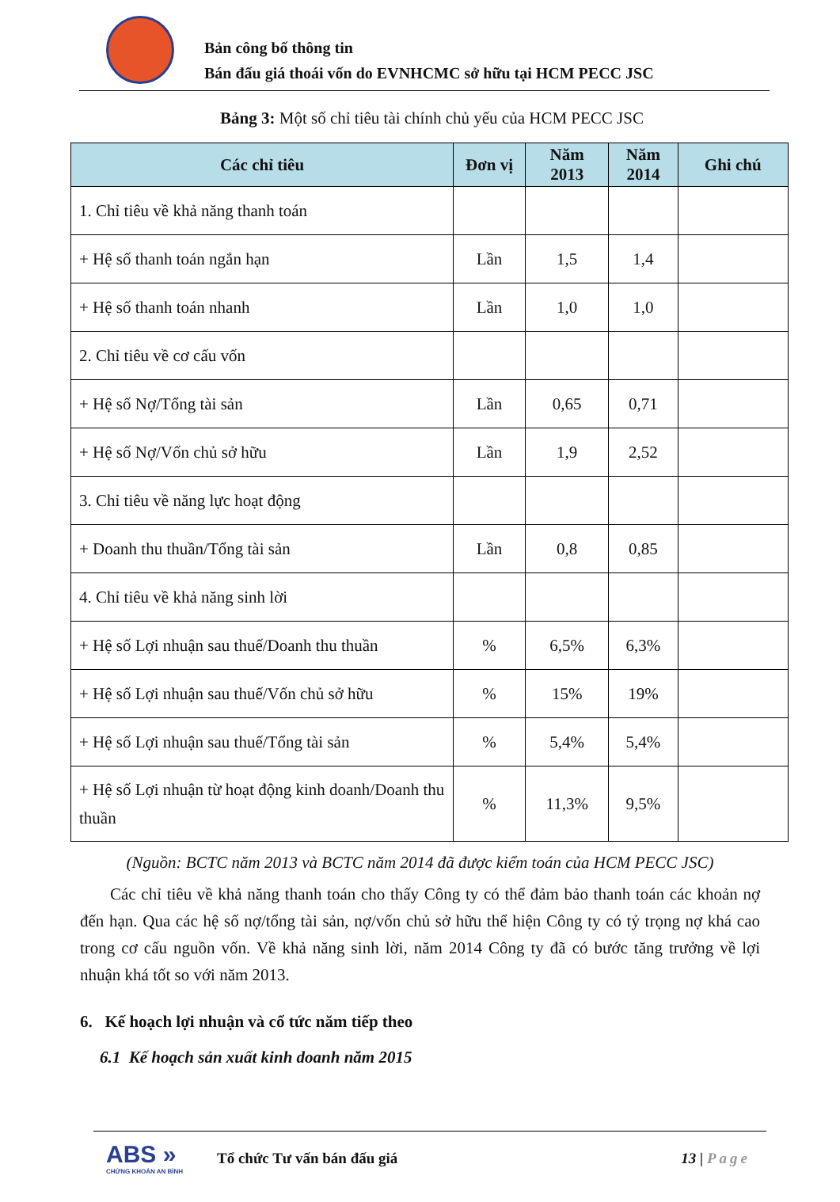Bản công bố thông tin
Bán đấu giá thoái vốn do EVNHCMC sở hữu tại HCM PECC JSC
Bảng 3: Một số chỉ tiêu tài chính chủ yếu của HCM PECC JSC
| Các chỉ tiêu | Đơn vị | Năm 2013 | Năm 2014 | Ghi chú |
| --- | --- | --- | --- | --- |
| 1. Chỉ tiêu về khả năng thanh toán | | | | |
| + Hệ số thanh toán ngắn hạn | Lần | 1,5 | 1,4 | |
| + Hệ số thanh toán nhanh | Lần | 1,0 | 1,0 | |
| 2. Chỉ tiêu về cơ cấu vốn | | | | |
| + Hệ số Nợ/Tổng tài sản | Lần | 0,65 | 0,71 | |
| + Hệ số Nợ/Vốn chủ sở hữu | Lần | 1,9 | 2,52 | |
| 3. Chỉ tiêu về năng lực hoạt động | | | | |
| + Doanh thu thuần/Tổng tài sản | Lần | 0,8 | 0,85 | |
| 4. Chỉ tiêu về khả năng sinh lời | | | | |
| + Hệ số Lợi nhuận sau thuế/Doanh thu thuần | % | 6,5% | 6,3% | |
| + Hệ số Lợi nhuận sau thuế/Vốn chủ sở hữu | % | 15% | 19% | |
| + Hệ số Lợi nhuận sau thuế/Tổng tài sản | % | 5,4% | 5,4% | |
| + Hệ số Lợi nhuận từ hoạt động kinh doanh/Doanh thu thuần | % | 11,3% | 9,5% | |
(Nguồn: BCTC năm 2013 và BCTC năm 2014 đã được kiểm toán của HCM PECC JSC)
Các chỉ tiêu về khả năng thanh toán cho thấy Công ty có thể đảm bảo thanh toán các khoản nợ đến hạn. Qua các hệ số nợ/tổng tài sản, nợ/vốn chủ sở hữu thể hiện Công ty có tỷ trọng nợ khá cao trong cơ cấu nguồn vốn. Về khả năng sinh lời, năm 2014 Công ty đã có bước tăng trưởng về lợi nhuận khá tốt so với năm 2013.
6. Kế hoạch lợi nhuận và cổ tức năm tiếp theo
6.1 Kế hoạch sản xuất kinh doanh năm 2015
ABS »
CHỨNG KHOÁN AN BÌNH
Tổ chức Tư vấn bán đấu giá 13 | Page